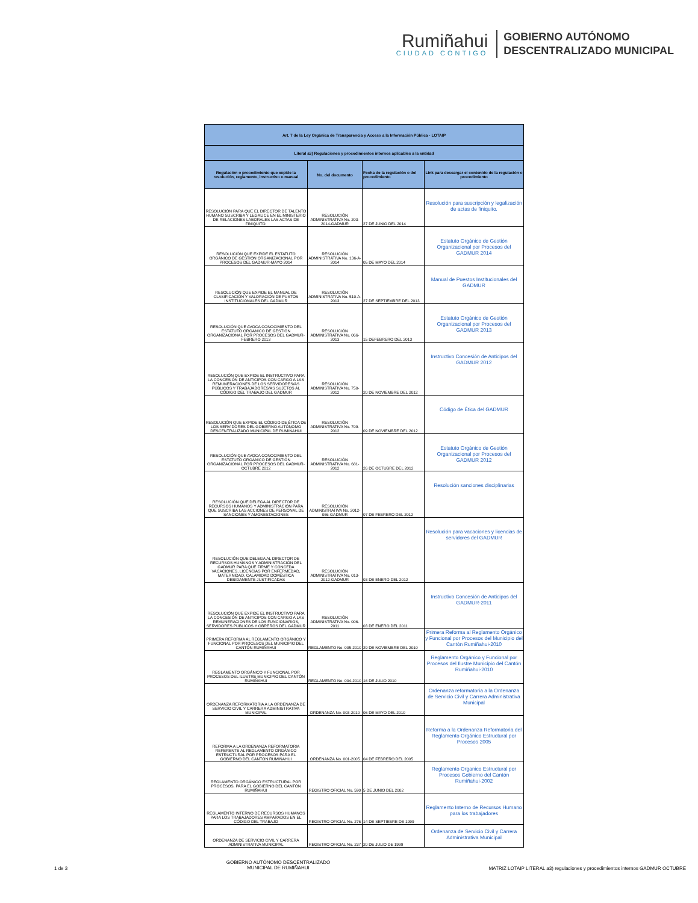Rumiñahui
CIUDAD CONTIGO
GOBIERNO AUTÓNOMO
DESCENTRALIZADO MUNICIPAL
| Art. 7 de la Ley Orgánica de Transparencia y Acceso a la Información Pública - LOTAIP | | | |
| --- | --- | --- | --- |
| Literal a3) Regulaciones y procedimientos internos aplicables a la entidad | | | |
| Regulación o procedimiento que expide la resolución, reglamento, instructivo o manual | No. del documento | Fecha de la regulación o del procedimiento | Link para descargar el contenido de la regulación o procedimiento |
| RESOLUCIÓN PARA QUE EL DIRECTOR DE TALENTO HUMANO SUSCRIBA Y LEGALICE EN EL MINISTERIO DE RELACIONES LABORALES LAS ACTAS DE FINIQUITO. | RESOLUCIÓN ADMINISTRATIVA No. 203-2014-GADMUR | 27 DE JUNIO DEL 2014 | Resolución para suscripción y legalización de actas de finiquito. |
| RESOLUCIÓN QUE EXPIDE EL ESTATUTO ORGÁNICO DE GESTIÓN ORGANIZACIONAL POR PROCESOS DEL GADMUR-MAYO 2014 | RESOLUCIÓN ADMINISTRATIVA No. 136-A-2014 | 05 DE MAYO DEL 2014 | Estatuto Orgánico de Gestión Organizacional por Procesos del GADMUR 2014 |
| RESOLUCIÓN QUE EXPIDE EL MANUAL DE CLASIFICACIÓN Y VALORACIÓN DE PUSTOS INSTITUCIONALES DEL GADMUR | RESOLUCIÓN ADMINISTRATIVA No. 510-A-2013 | 27 DE SEPTIEMBRE DEL 2013 | Manual de Puestos Institucionales del GADMUR |
| RESOLUCIÓN QUE AVOCA CONOCIMIENTO DEL ESTATUTO ORGÁNICO DE GESTIÓN ORGANIZACIONAL POR PROCESOS DEL GADMUR-FEBRERO 2013 | RESOLUCIÓN ADMINISTRATIVA No. 066-2013 | 15 DEFEBRERO DEL 2013 | Estatuto Orgánico de Gestión Organizacional por Procesos del GADMUR 2013 |
| RESOLUCIÓN QUE EXPIDE EL INSTRUCTIVO PARA LA CONCESIÓN DE ANTICIPOS CON CARGO A LAS REMUNERACIONES DE LOS SERVIDORES/AS PÚBLICOS Y TRABAJADORES/AS SUJETOS AL CÓDIGO DEL TRABAJO DEL GADMUR | RESOLUCIÓN ADMINISTRATIVA No. 750-2012 | 20 DE NOVIEMBRE DEL 2012 | Instructivo Concesión de Anticipos del GADMUR 2012 |
| RESOLUCIÓN QUE EXPIDE EL CÓDIGO DE ÉTICA DE LOS SERVIDORES DEL GOBIERNO AUTÓNOMO DESCENTRALIZADO MUNICIPAL DE RUMIÑAHUI | RESOLUCIÓN ADMINISTRATIVA No. 709-2012 | 09 DE NOVIEMBRE DEL 2012 | Código de Ética del GADMUR |
| RESOLUCIÓN QUE AVOCA CONOCIMIENTO DEL ESTATUTO ORGÁNICO DE GESTIÓN ORGANIZACIONAL POR PROCESOS DEL GADMUR-OCTUBRE 2012 | RESOLUCIÓN ADMINISTRATIVA No. 681-2012 | 26 DE OCTUBRE DEL 2012 | Estatuto Orgánico de Gestión Organizacional por Procesos del GADMUR 2012 |
| RESOLUCIÓN QUE DELEGA AL DIRECTOR DE RECURSOS HUMANOS Y ADMINISTRACIÓN PARA QUE SUSCRIBA LAS ACCIONES DE PERSONAL DE SANCIONES Y AMONESTACIONES | RESOLUCIÓN ADMINISTRATIVA No. 2012-056-GADMUR | 07 DE FEBRERO DEL 2012 | Resolución sanciones disciplinarias |
| RESOLUCIÓN QUE DELEGA AL DIRECTOR DE RECURSOS HUMANOS Y ADMINISTRACIÓN DEL GADMUR PARA QUE FIRME Y CONCEDA VACACIONES, LICENCIAS POR ENFERMEDAD, MATERNIDAD, CALAMIDAD DOMÉSTICA DEBIDAMENTE JUSTIFICADAS | RESOLUCIÓN ADMINISTRATIVA No. 013-2012-GADMUR | 03 DE ENERO DEL 2012 | Resolución para vacaciones y licencias de servidores del GADMUR |
| RESOLUCIÓN QUE EXPIDE EL INSTRUCTIVO PARA LA CONCESIÓN DE ANTICIPOS CON CARGO A LAS REMUNERACIONES DE LOS FUNCIONARIOS, SERVIDORES PÚBLICOS Y OBREROS DEL GADMUR | RESOLUCIÓN ADMINISTRATIVA No. 006-2011 | 03 DE ENERO DEL 2011 | Instructivo Concesión de Anticipos del GADMUR-2011 |
| PRIMERA REFORMA AL REGLAMENTO ORGÁNICO Y FUNCIONAL POR PROCESOS DEL MUNICIPIO DEL CANTÓN RUMIÑAHUI | REGLAMENTO No. 005-2010 | 29 DE NOVIEMBRE DEL 2010 | Primera Reforma al Reglamento Orgánico y Funcional por Procesos del Municipio del Cantón Rumiñahui-2010 |
| REGLAMENTO ORGÁNICO Y FUNCIONAL POR PROCESOS DEL ILUSTRE MUNICIPIO DEL CANTÓN RUMIÑAHUI | REGLAMENTO No. 004-2010 | 16 DE JULIO 2010 | Reglamento Orgánico y Funcional por Procesos del Ilustre Municipio del Cantón Rumiñahui-2010 |
| ORDENANZA REFORMATORIA A LA ORDENANZA DE SERVICIO CIVIL Y CARRERA ADMINISTRATIVA MUNICIPAL | ORDENANZA No. 003-2010 | 06 DE MAYO DEL 2010 | Ordenanza reformatoria a la Ordenanza de Servicio Civil y Carrera Administrativa Municipal |
| REFORMA A LA ORDENANZA REFORMATORIA REFERENTE AL REGLAMENTO ORGÁNICO ESTRUCTURAL POR PROCESOS PARA EL GOBIERNO DEL CANTÓN RUMIÑAHUI | ORDENANZA No. 001-2005 | 04 DE FEBRERO DEL 2005 | Reforma a la Ordenanza Reformatoria del Reglamento Orgánico Estructural por Procesos 2005 |
| REGLAMENTO ORGÁNICO ESTRUCTURAL POR PROCESOS, PARA EL GOBIERNO DEL CANTÓN RUMIÑAHUI | REGISTRO OFICIAL No. 590 | 5 DE JUNIO DEL 2002 | Reglamento Organico Estructural por Procesos Gobierno del Cantón Rumiñahui-2002 |
| REGLAMENTO INTERNO DE RECURSOS HUMANOS PARA LOS TRABAJADORES AMPARADOS EN EL CÓDIGO DEL TRABAJO | REGISTRO OFICIAL No. 276 | 14 DE SEPTIEBRE DE 1999 | Reglamento Interno de Recursos Humano para los trabajadores |
| ORDENANZA DE SERVICIO CIVIL Y CARRERA ADMINISTRATIVA MUNICIPAL | REGISTRO OFICIAL No. 237 | 20 DE JULIO DE 1999 | Ordenanza de Servicio Civil y Carrera Administrativa Municipal |
1 de 3
GOBIERNO AUTÓNOMO DESCENTRALIZADO
MUNICIPAL DE RUMIÑAHUI
MATRIZ LOTAIP LITERAL a3) regulaciones y procedimientos internos GADMUR OCTUBRE